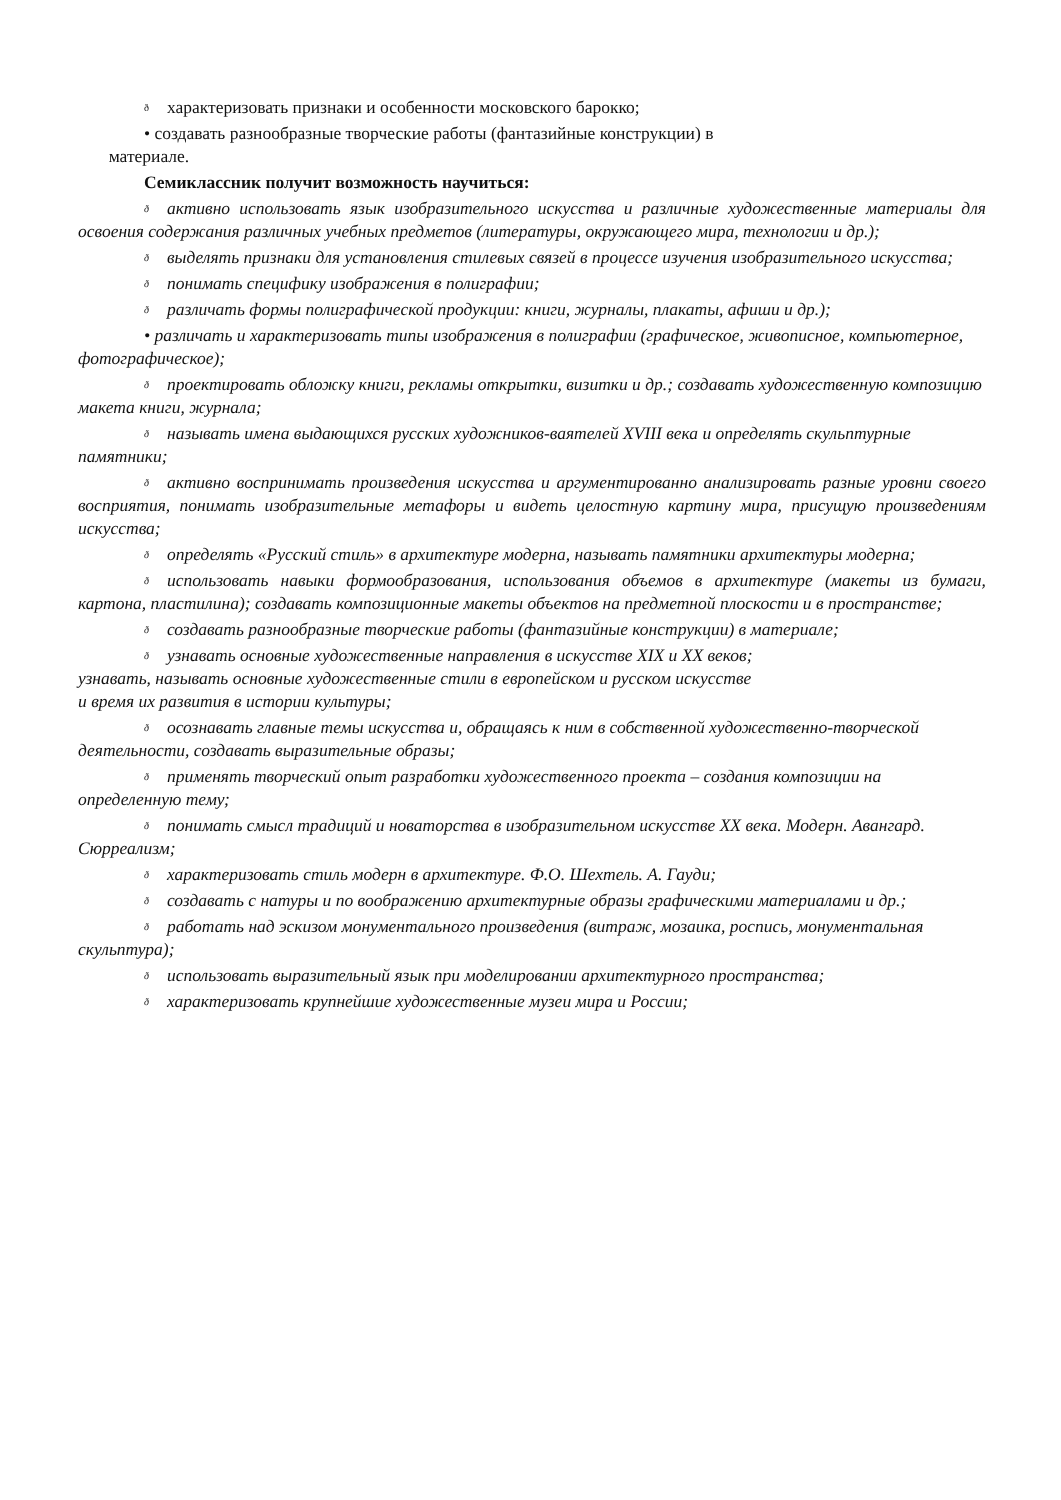ðхарактеризовать признаки и особенности московского барокко;
• создавать разнообразные творческие работы (фантазийные конструкции) в
материале.
Семиклассник получит возможность научиться:
ðактивно использовать язык изобразительного искусства и различные художественные материалы для освоения содержания различных учебных предметов (литературы, окружающего мира, технологии и др.);
ðвыделять признаки для установления стилевых связей в процессе изучения изобразительного искусства;
ðпонимать специфику изображения в полиграфии;
ðразличать формы полиграфической продукции: книги, журналы, плакаты, афиши и др.);
• различать и характеризовать типы изображения в полиграфии (графическое, живописное, компьютерное, фотографическое);
ðпроектировать обложку книги, рекламы открытки, визитки и др.; создавать художественную композицию макета книги, журнала;
ðназывать имена выдающихся русских художников-ваятелей XVIII века и определять скульптурные памятники;
ðактивно воспринимать произведения искусства и аргументированно анализировать разные уровни своего восприятия, понимать изобразительные метафоры и видеть целостную картину мира, присущую произведениям искусства;
ðопределять «Русский стиль» в архитектуре модерна, называть памятники архитектуры модерна;
ðиспользовать навыки формообразования, использования объемов в архитектуре (макеты из бумаги, картона, пластилина); создавать композиционные макеты объектов на предметной плоскости и в пространстве;
ðсоздавать разнообразные творческие работы (фантазийные конструкции) в материале;
ðузнавать основные художественные направления в искусстве XIX и XX веков;
узнавать, называть основные художественные стили в европейском и русском искусстве
и время их развития в истории культуры;
ðосознавать главные темы искусства и, обращаясь к ним в собственной художественно-творческой деятельности, создавать выразительные образы;
ðприменять творческий опыт разработки художественного проекта – создания композиции на определенную тему;
ðпонимать смысл традиций и новаторства в изобразительном искусстве XX века. Модерн. Авангард. Сюрреализм;
ðхарактеризовать стиль модерн в архитектуре. Ф.О. Шехтель. А. Гауди;
ðсоздавать с натуры и по воображению архитектурные образы графическими материалами и др.;
ðработать над эскизом монументального произведения (витраж, мозаика, роспись, монументальная скульптура);
ðиспользовать выразительный язык при моделировании архитектурного пространства;
ðхарактеризовать крупнейшие художественные музеи мира и России;